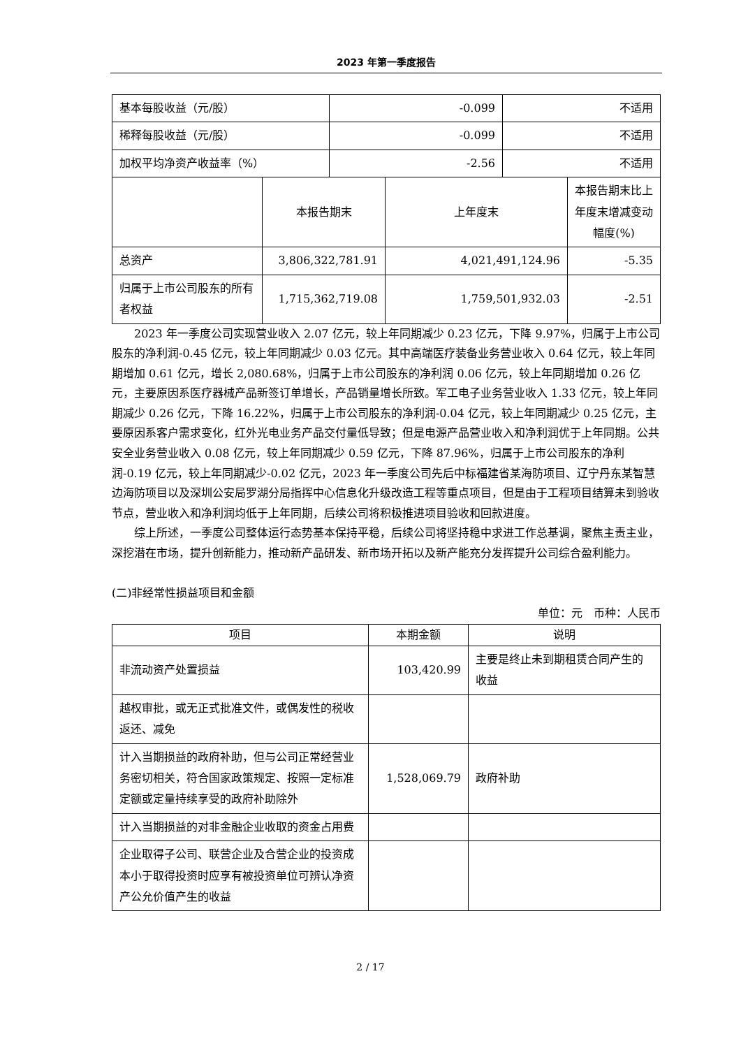2023 年第一季度报告
| 基本每股收益（元/股） | -0.099 | 不适用 |
| 稀释每股收益（元/股） | -0.099 | 不适用 |
| 加权平均净资产收益率（%） | -2.56 | 不适用 |
| | 本报告期末 | 上年度末 | 本报告期末比上年度末增减变动幅度(%) |
| --- | --- | --- | --- |
| 总资产 | 3,806,322,781.91 | 4,021,491,124.96 | -5.35 |
| 归属于上市公司股东的所有者权益 | 1,715,362,719.08 | 1,759,501,932.03 | -2.51 |
2023 年一季度公司实现营业收入 2.07 亿元，较上年同期减少 0.23 亿元，下降 9.97%，归属于上市公司股东的净利润-0.45 亿元，较上年同期减少 0.03 亿元。其中高端医疗装备业务营业收入 0.64 亿元，较上年同期增加 0.61 亿元，增长 2,080.68%，归属于上市公司股东的净利润 0.06 亿元，较上年同期增加 0.26 亿元，主要原因系医疗器械产品新签订单增长，产品销量增长所致。军工电子业务营业收入 1.33 亿元，较上年同期减少 0.26 亿元，下降 16.22%，归属于上市公司股东的净利润-0.04 亿元，较上年同期减少 0.25 亿元，主要原因系客户需求变化，红外光电业务产品交付量低导致；但是电源产品营业收入和净利润优于上年同期。公共安全业务营业收入 0.08 亿元，较上年同期减少 0.59 亿元，下降 87.96%，归属于上市公司股东的净利润-0.19 亿元，较上年同期减少-0.02 亿元，2023 年一季度公司先后中标福建省某海防项目、辽宁丹东某智慧边海防项目以及深圳公安局罗湖分局指挥中心信息化升级改造工程等重点项目，但是由于工程项目结算未到验收节点，营业收入和净利润均低于上年同期，后续公司将积极推进项目验收和回款进度。
综上所述，一季度公司整体运行态势基本保持平稳，后续公司将坚持稳中求进工作总基调，聚焦主责主业，深挖潜在市场，提升创新能力，推动新产品研发、新市场开拓以及新产能充分发挥提升公司综合盈利能力。
(二)非经常性损益项目和金额
单位：元　币种：人民币
| 项目 | 本期金额 | 说明 |
| --- | --- | --- |
| 非流动资产处置损益 | 103,420.99 | 主要是终止未到期租赁合同产生的收益 |
| 越权审批，或无正式批准文件，或偶发性的税收返还、减免 | | |
| 计入当期损益的政府补助，但与公司正常经营业务密切相关，符合国家政策规定、按照一定标准定额或定量持续享受的政府补助除外 | 1,528,069.79 | 政府补助 |
| 计入当期损益的对非金融企业收取的资金占用费 | | |
| 企业取得子公司、联营企业及合营企业的投资成本小于取得投资时应享有被投资单位可辨认净资产公允价值产生的收益 | | |
2 / 17